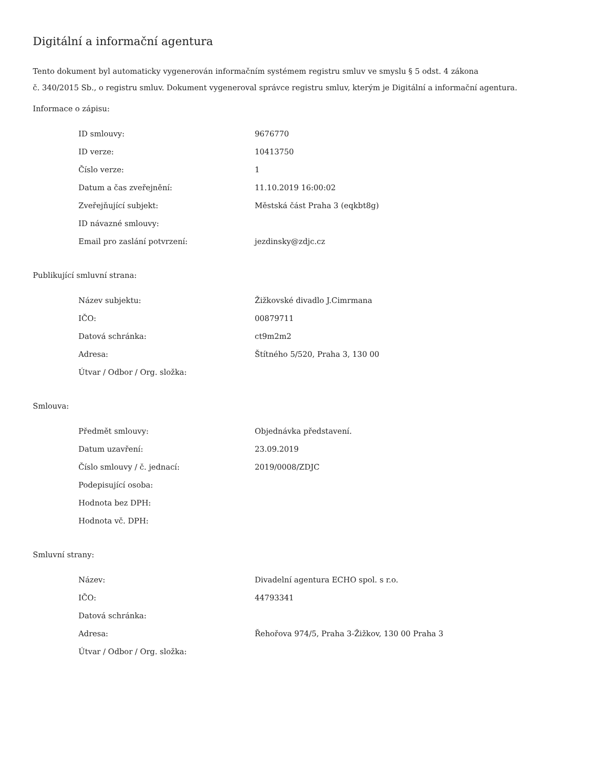Digitální a informační agentura
Tento dokument byl automaticky vygenerován informačním systémem registru smluv ve smyslu § 5 odst. 4 zákona
č. 340/2015 Sb., o registru smluv. Dokument vygeneroval správce registru smluv, kterým je Digitální a informační agentura.
Informace o zápisu:
| ID smlouvy: | 9676770 |
| ID verze: | 10413750 |
| Číslo verze: | 1 |
| Datum a čas zveřejnění: | 11.10.2019 16:00:02 |
| Zveřejňující subjekt: | Městská část Praha 3 (eqkbt8g) |
| ID návazné smlouvy: | |
| Email pro zaslání potvrzení: | jezdinsky@zdjc.cz |
Publikující smluvní strana:
| Název subjektu: | Žižkovské divadlo J.Cimrmana |
| IČO: | 00879711 |
| Datová schránka: | ct9m2m2 |
| Adresa: | Štítného 5/520, Praha 3, 130 00 |
| Útvar / Odbor / Org. složka: | |
Smlouva:
| Předmět smlouvy: | Objednávka představení. |
| Datum uzavření: | 23.09.2019 |
| Číslo smlouvy / č. jednací: | 2019/0008/ZDJC |
| Podepisující osoba: | |
| Hodnota bez DPH: | |
| Hodnota vč. DPH: | |
Smluvní strany:
| Název: | Divadelní agentura ECHO spol. s r.o. |
| IČO: | 44793341 |
| Datová schránka: | |
| Adresa: | Řehořova 974/5, Praha 3-Žižkov, 130 00 Praha 3 |
| Útvar / Odbor / Org. složka: | |